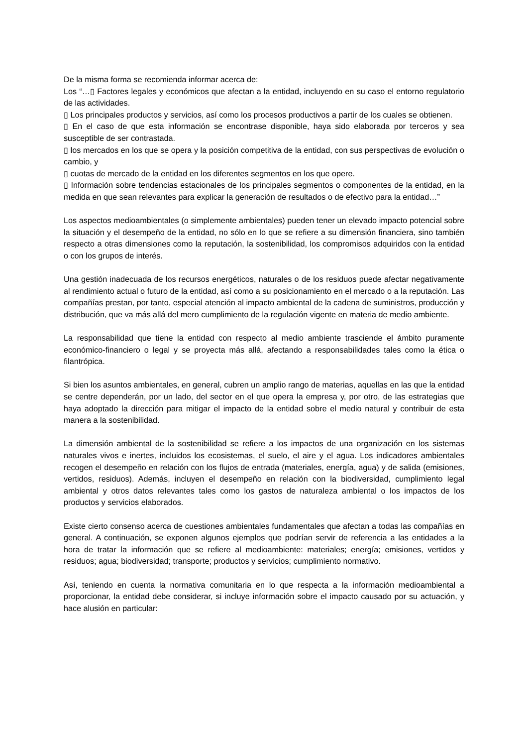De la misma forma se recomienda informar acerca de:
Los “…▯ Factores legales y económicos que afectan a la entidad, incluyendo en su caso el entorno regulatorio de las actividades.
▯ Los principales productos y servicios, así como los procesos productivos a partir de los cuales se obtienen.
▯ En el caso de que esta información se encontrase disponible, haya sido elaborada por terceros y sea susceptible de ser contrastada.
▯ los mercados en los que se opera y la posición competitiva de la entidad, con sus perspectivas de evolución o cambio, y
▯ cuotas de mercado de la entidad en los diferentes segmentos en los que opere.
▯ Información sobre tendencias estacionales de los principales segmentos o componentes de la entidad, en la medida en que sean relevantes para explicar la generación de resultados o de efectivo para la entidad…”
Los aspectos medioambientales (o simplemente ambientales) pueden tener un elevado impacto potencial sobre la situación y el desempeño de la entidad, no sólo en lo que se refiere a su dimensión financiera, sino también respecto a otras dimensiones como la reputación, la sostenibilidad, los compromisos adquiridos con la entidad o con los grupos de interés.
Una gestión inadecuada de los recursos energéticos, naturales o de los residuos puede afectar negativamente al rendimiento actual o futuro de la entidad, así como a su posicionamiento en el mercado o a la reputación. Las compañías prestan, por tanto, especial atención al impacto ambiental de la cadena de suministros, producción y distribución, que va más allá del mero cumplimiento de la regulación vigente en materia de medio ambiente.
La responsabilidad que tiene la entidad con respecto al medio ambiente trasciende el ámbito puramente económico-financiero o legal y se proyecta más allá, afectando a responsabilidades tales como la ética o filantrópica.
Si bien los asuntos ambientales, en general, cubren un amplio rango de materias, aquellas en las que la entidad se centre dependerán, por un lado, del sector en el que opera la empresa y, por otro, de las estrategias que haya adoptado la dirección para mitigar el impacto de la entidad sobre el medio natural y contribuir de esta manera a la sostenibilidad.
La dimensión ambiental de la sostenibilidad se refiere a los impactos de una organización en los sistemas naturales vivos e inertes, incluidos los ecosistemas, el suelo, el aire y el agua. Los indicadores ambientales recogen el desempeño en relación con los flujos de entrada (materiales, energía, agua) y de salida (emisiones, vertidos, residuos). Además, incluyen el desempeño en relación con la biodiversidad, cumplimiento legal ambiental y otros datos relevantes tales como los gastos de naturaleza ambiental o los impactos de los productos y servicios elaborados.
Existe cierto consenso acerca de cuestiones ambientales fundamentales que afectan a todas las compañías en general. A continuación, se exponen algunos ejemplos que podrían servir de referencia a las entidades a la hora de tratar la información que se refiere al medioambiente: materiales; energía; emisiones, vertidos y residuos; agua; biodiversidad; transporte; productos y servicios; cumplimiento normativo.
Así, teniendo en cuenta la normativa comunitaria en lo que respecta a la información medioambiental a proporcionar, la entidad debe considerar, si incluye información sobre el impacto causado por su actuación, y hace alusión en particular: